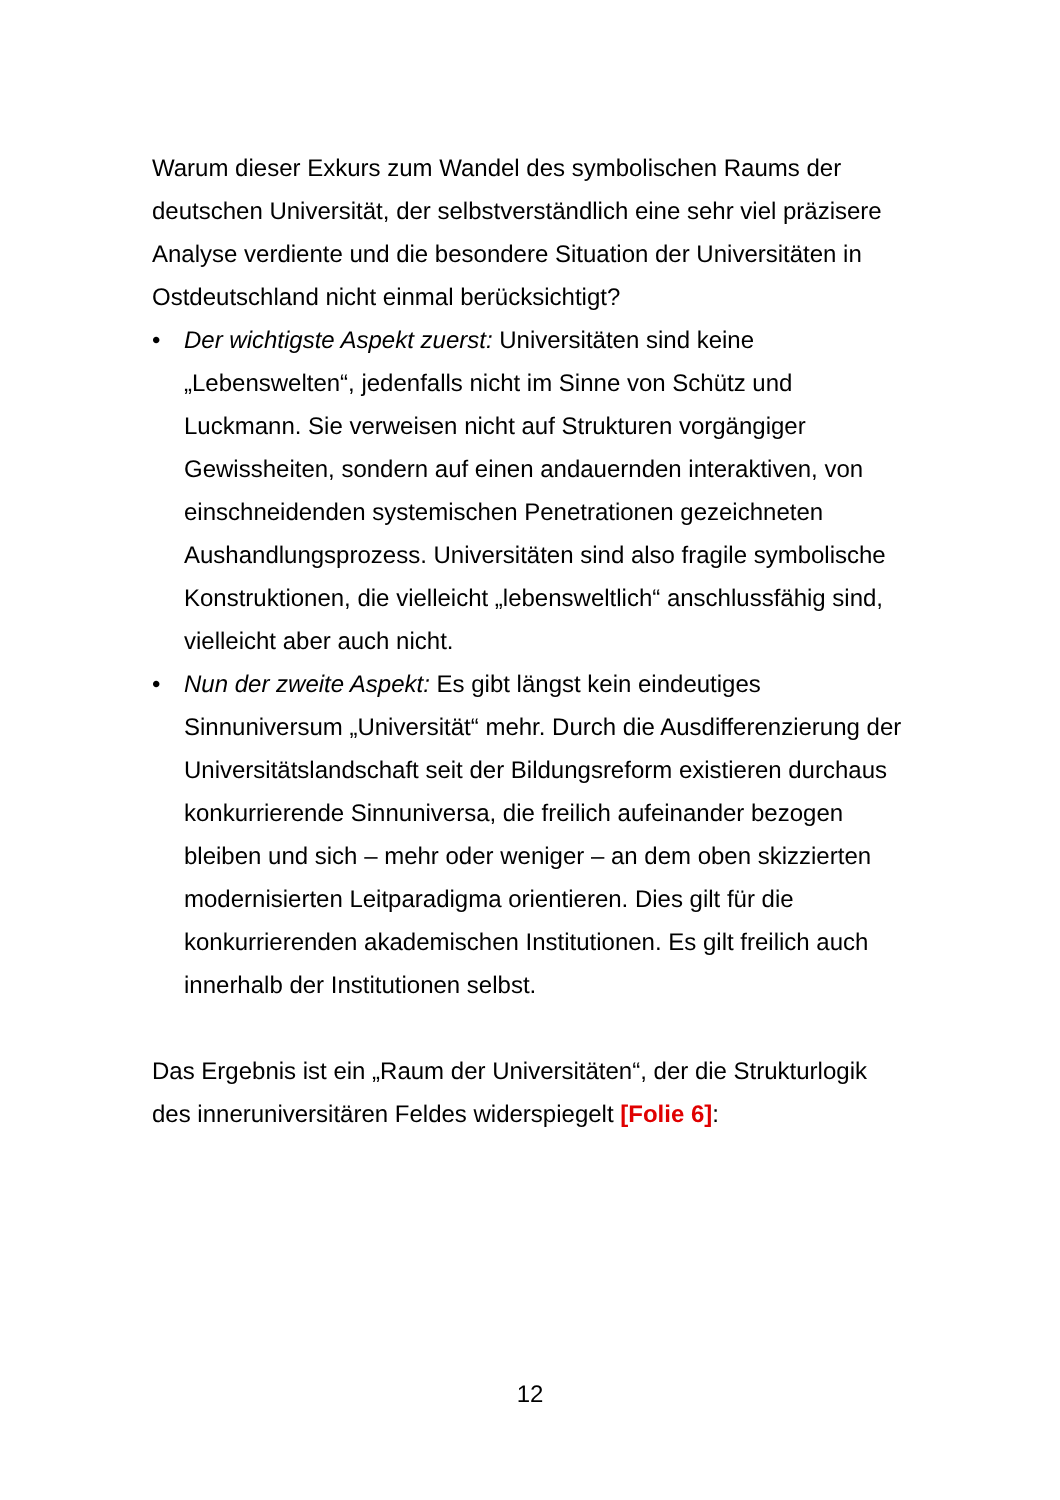Warum dieser Exkurs zum Wandel des symbolischen Raums der deutschen Universität, der selbstverständlich eine sehr viel präzisere Analyse verdiente und die besondere Situation der Universitäten in Ostdeutschland nicht einmal berücksichtigt?
• Der wichtigste Aspekt zuerst: Universitäten sind keine „Lebenswelten“, jedenfalls nicht im Sinne von Schütz und Luckmann. Sie verweisen nicht auf Strukturen vorgängiger Gewissheiten, sondern auf einen andauernden interaktiven, von einschneidenden systemischen Penetrationen gezeichneten Aushandlungsprozess. Universitäten sind also fragile symbolische Konstruktionen, die vielleicht „lebensweltlich“ anschlussfähig sind, vielleicht aber auch nicht.
• Nun der zweite Aspekt: Es gibt längst kein eindeutiges Sinnuniversum „Universität“ mehr. Durch die Ausdifferenzierung der Universitätslandschaft seit der Bildungsreform existieren durchaus konkurrierende Sinnuniversa, die freilich aufeinander bezogen bleiben und sich – mehr oder weniger – an dem oben skizzierten modernisierten Leitparadigma orientieren. Dies gilt für die konkurrierenden akademischen Institutionen. Es gilt freilich auch innerhalb der Institutionen selbst.
Das Ergebnis ist ein „Raum der Universitäten“, der die Strukturlogik des inneruniversitären Feldes widerspiegelt [Folie 6]:
12